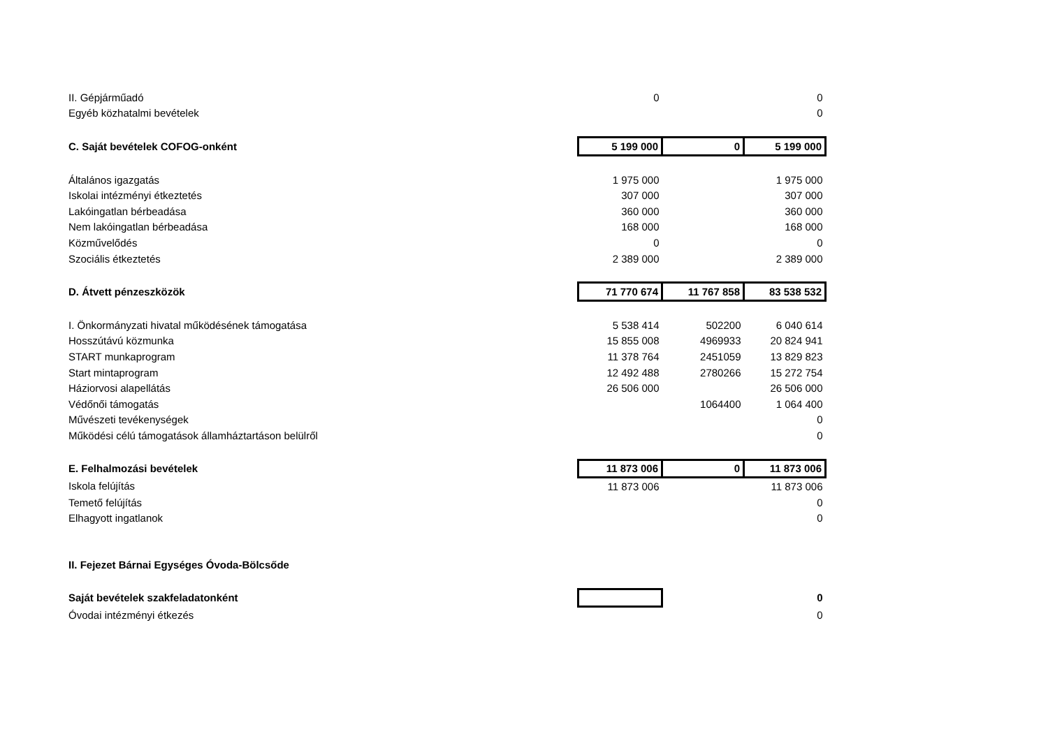| II. Gépjárműadó | 0 | | 0 |
| Egyéb közhatalmi bevételek | | | 0 |
| C. Saját bevételek COFOG-onként | 5 199 000 | 0 | 5 199 000 |
| Általános igazgatás | 1 975 000 | | 1 975 000 |
| Iskolai intézményi étkeztetés | 307 000 | | 307 000 |
| Lakóingatlan bérbeadása | 360 000 | | 360 000 |
| Nem lakóingatlan bérbeadása | 168 000 | | 168 000 |
| Közművelődés | 0 | | 0 |
| Szociális étkeztetés | 2 389 000 | | 2 389 000 |
| D. Átvett pénzeszközök | 71 770 674 | 11 767 858 | 83 538 532 |
| I. Önkormányzati hivatal működésének támogatása | 5 538 414 | 502200 | 6 040 614 |
| Hosszútávú közmunka | 15 855 008 | 4969933 | 20 824 941 |
| START munkaprogram | 11 378 764 | 2451059 | 13 829 823 |
| Start mintaprogram | 12 492 488 | 2780266 | 15 272 754 |
| Háziorvosi alapellátás | 26 506 000 | | 26 506 000 |
| Védőnői támogatás | | 1064400 | 1 064 400 |
| Művészeti tevékenységek | | | 0 |
| Működési célú támogatások államháztartáson belülről | | | 0 |
| E. Felhalmozási bevételek | 11 873 006 | 0 | 11 873 006 |
| Iskola felújítás | 11 873 006 | | 11 873 006 |
| Temető felújítás | | | 0 |
| Elhagyott ingatlanok | | | 0 |
| II. Fejezet Bárnai Egységes Óvoda-Bölcsőde | | | |
| Saját bevételek szakfeladatonként | | | 0 |
| Óvodai intézményi étkezés | | | 0 |